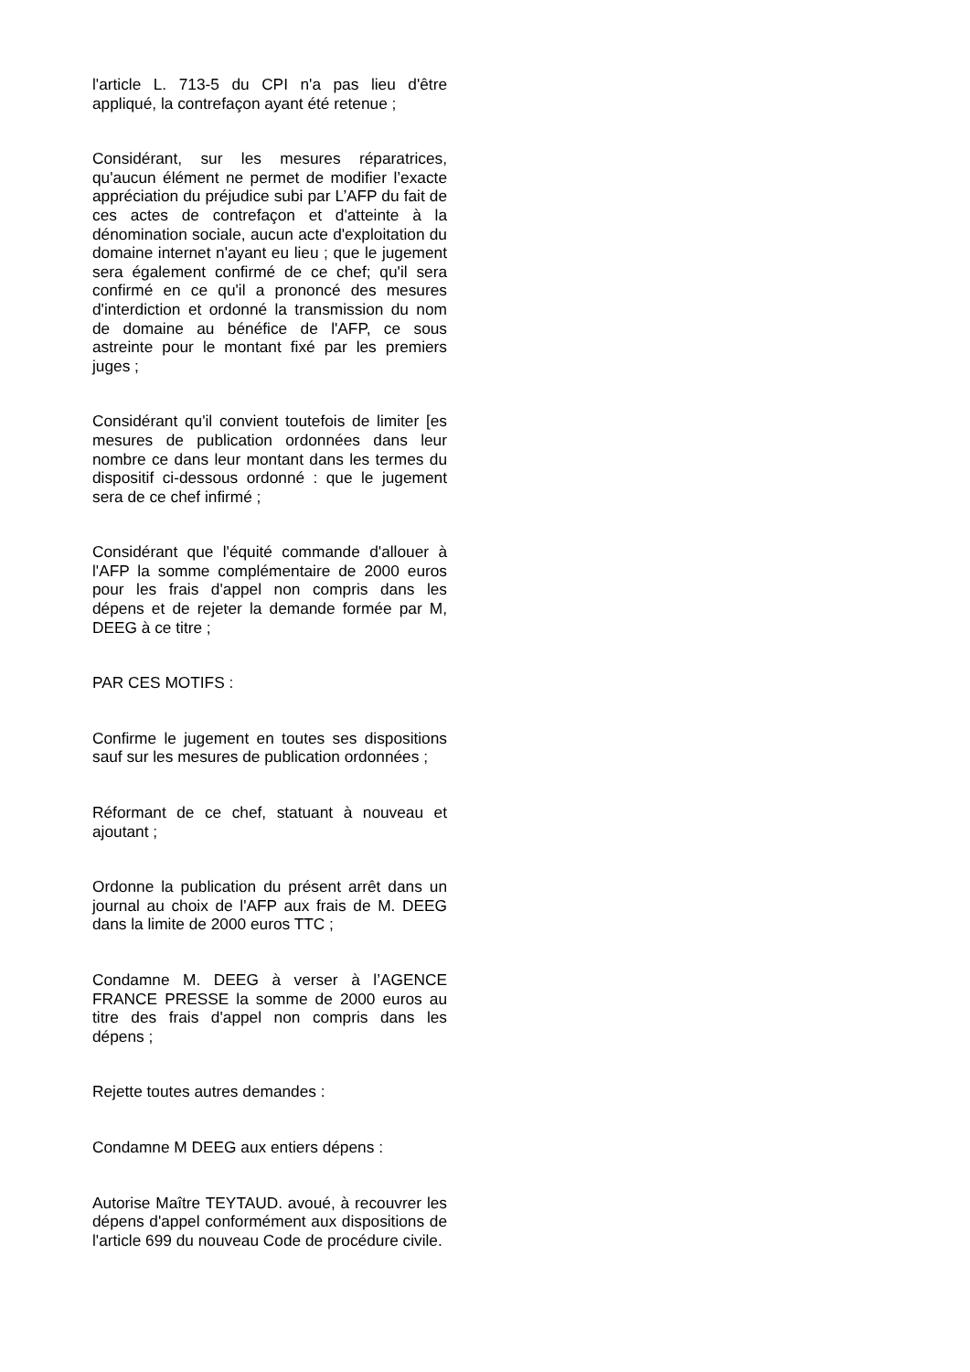l'article L. 713-5 du CPI n'a pas lieu d'être appliqué, la contrefaçon ayant été retenue ;
Considérant, sur les mesures réparatrices, qu'aucun élément ne permet de modifier l’exacte appréciation du préjudice subi par L’AFP du fait de ces actes de contrefaçon et d'atteinte à la dénomination sociale, aucun acte d'exploitation du domaine internet n'ayant eu lieu ; que le jugement sera également confirmé de ce chef; qu'il sera confirmé en ce qu'il a prononcé des mesures d'interdiction et ordonné la transmission du nom de domaine au bénéfice de l'AFP, ce sous astreinte pour le montant fixé par les premiers juges ;
Considérant qu'il convient toutefois de limiter [es mesures de publication ordonnées dans leur nombre ce dans leur montant dans les termes du dispositif ci-dessous ordonné : que le jugement sera de ce chef infirmé ;
Considérant que l'équité commande d'allouer à l'AFP la somme complémentaire de 2000 euros pour les frais d'appel non compris dans les dépens et de rejeter la demande formée par M, DEEG à ce titre ;
PAR CES MOTIFS :
Confirme le jugement en toutes ses dispositions sauf sur les mesures de publication ordonnées ;
Réformant de ce chef, statuant à nouveau et ajoutant ;
Ordonne la publication du présent arrêt dans un journal au choix de l'AFP aux frais de M. DEEG dans la limite de 2000 euros TTC ;
Condamne M. DEEG à verser à l’AGENCE FRANCE PRESSE la somme de 2000 euros au titre des frais d'appel non compris dans les dépens ;
Rejette toutes autres demandes :
Condamne M DEEG aux entiers dépens :
Autorise Maître TEYTAUD. avoué, à recouvrer les dépens d'appel conformément aux dispositions de l'article 699 du nouveau Code de procédure civile.